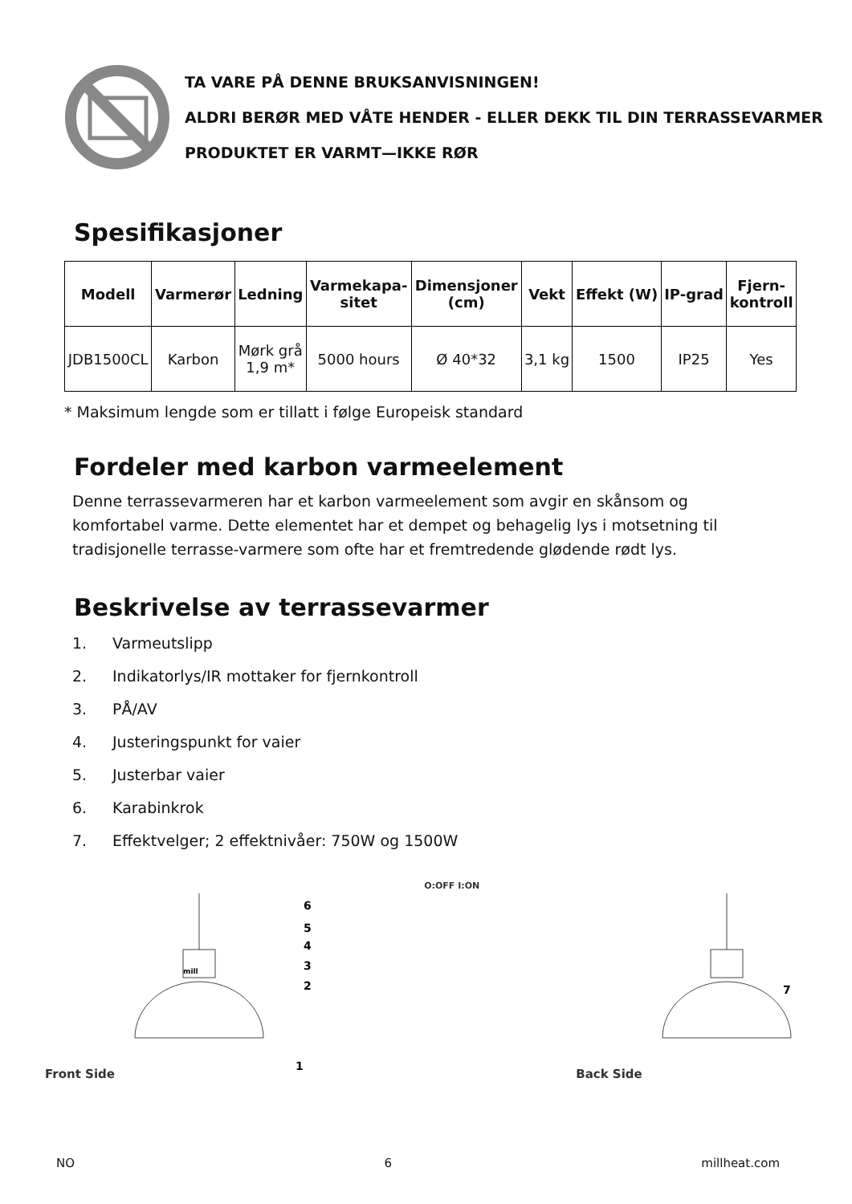TA VARE PÅ DENNE BRUKSANVISNINGEN!
ALDRI BERØR MED VÅTE HENDER - ELLER DEKK TIL DIN TERRASSEVARMER
PRODUKTET ER VARMT—IKKE RØR
Spesifikasjoner
| Modell | Varmerør | Ledning | Varmekapa- sitet | Dimensjoner (cm) | Vekt | Effekt (W) | IP-grad | Fjern- kontroll |
| --- | --- | --- | --- | --- | --- | --- | --- | --- |
| JDB1500CL | Karbon | Mørk grå 1,9 m* | 5000 hours | Ø 40*32 | 3,1 kg | 1500 | IP25 | Yes |
* Maksimum lengde som er tillatt i følge Europeisk standard
Fordeler med karbon varmeelement
Denne terrassevarmeren har et karbon varmeelement som avgir en skånsom og komfortabel varme. Dette elementet har et dempet og behagelig lys i motsetning til tradisjonelle terrasse-varmere som ofte har et fremtredende glødende rødt lys.
Beskrivelse av terrassevarmer
1. Varmeutslipp
2. Indikatorlys/IR mottaker for fjernkontroll
3. PÅ/AV
4. Justeringspunkt for vaier
5. Justerbar vaier
6. Karabinkrok
7. Effektvelger; 2 effektnivåer: 750W og 1500W
Front Side
6
5
4
3
2
1
mill
O:OFF I:ON
Back Side
7
NO 6 millheat.com